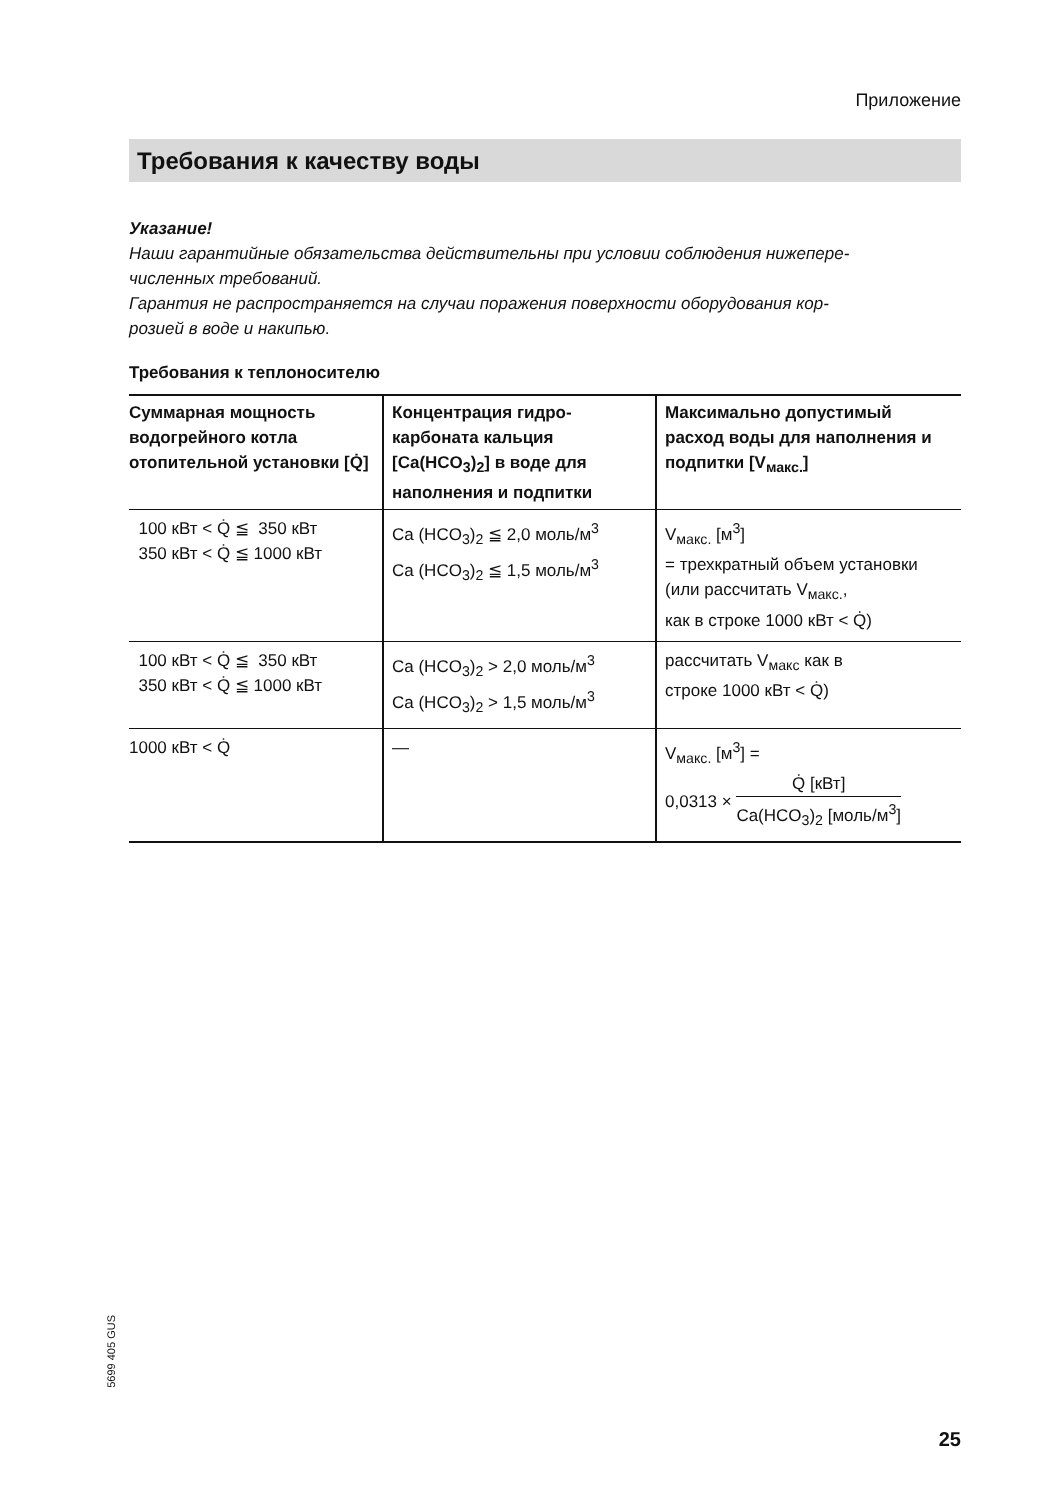Приложение
Требования к качеству воды
Указание!
Наши гарантийные обязательства действительны при условии соблюдения нижепере-
численных требований.
Гарантия не распространяется на случаи поражения поверхности оборудования кор-
розией в воде и накипью.
Требования к теплоносителю
| Суммарная мощность водогрейного котла отопительной уста­новки [Q̇] | Концентрация гидро­карбоната кальция [Ca(HCO<sub>3</sub>)<sub>2</sub>] в воде для наполнения и подпитки | Максимально допустимый расход воды для наполне­ния и подпитки [V<sub>макс.</sub>] |
| --- | --- | --- |
| 100 кВт < Q̇ ≦ 350 кВт 350 кВт < Q̇ ≦ 1000 кВт | Ca (HCO<sub>3</sub>)<sub>2</sub> ≦ 2,0 моль/м<sup>3</sup> Ca (HCO<sub>3</sub>)<sub>2</sub> ≦ 1,5 моль/м<sup>3</sup> | V<sub>макс.</sub> [м<sup>3</sup>] = трехкратный объем установки (или рассчитать V<sub>макс.</sub>, как в строке 1000 кВт < Q̇) |
| 100 кВт < Q̇ ≦ 350 кВт 350 кВт < Q̇ ≦ 1000 кВт | Ca (HCO<sub>3</sub>)<sub>2</sub> > 2,0 моль/м<sup>3</sup> Ca (HCO<sub>3</sub>)<sub>2</sub> > 1,5 моль/м<sup>3</sup> | рассчитать V<sub>макс</sub> как в строке 1000 кВт < Q̇) |
| 1000 кВт < Q̇ | — | V<sub>макс.</sub> [м<sup>3</sup>] = 0,0313 × Q̇ [кВт] Ca(HCO<sub>3</sub>)<sub>2</sub> [моль/м<sup>3</sup>] |
5699 405 GUS
25